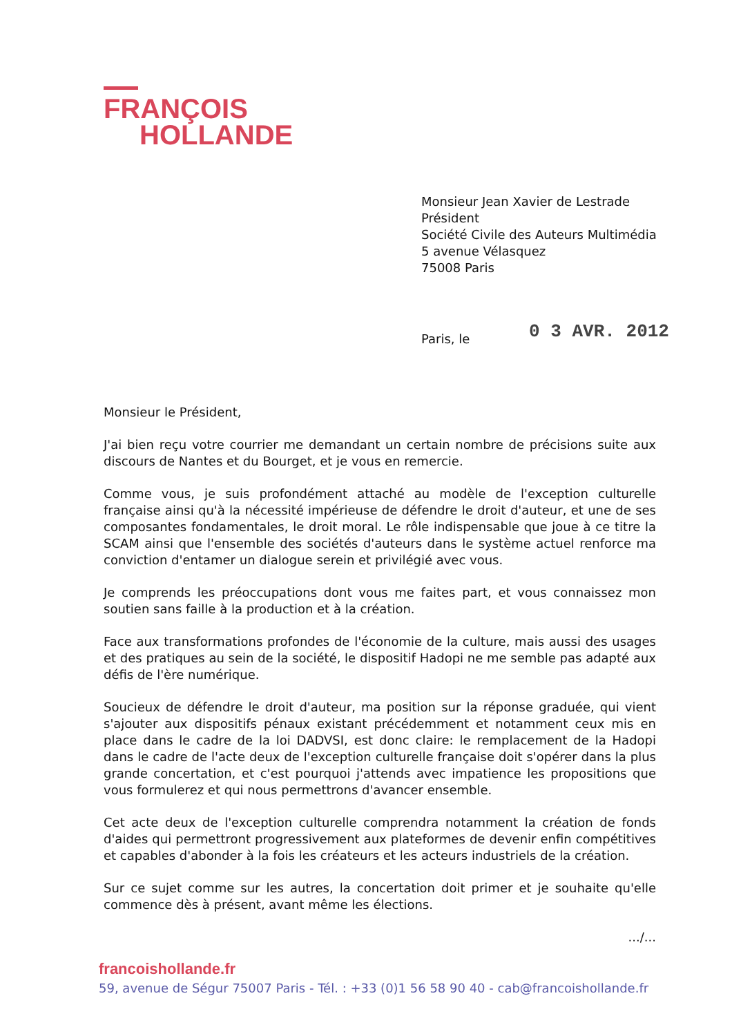FRANÇOIS
HOLLANDE
Monsieur Jean Xavier de Lestrade
Président
Société Civile des Auteurs Multimédia
5 avenue Vélasquez
75008 Paris
Paris, le 0 3 AVR. 2012
Monsieur le Président,
J'ai bien reçu votre courrier me demandant un certain nombre de précisions suite aux discours de Nantes et du Bourget, et je vous en remercie.
Comme vous, je suis profondément attaché au modèle de l'exception culturelle française ainsi qu'à la nécessité impérieuse de défendre le droit d'auteur, et une de ses composantes fondamentales, le droit moral. Le rôle indispensable que joue à ce titre la SCAM ainsi que l'ensemble des sociétés d'auteurs dans le système actuel renforce ma conviction d'entamer un dialogue serein et privilégié avec vous.
Je comprends les préoccupations dont vous me faites part, et vous connaissez mon soutien sans faille à la production et à la création.
Face aux transformations profondes de l'économie de la culture, mais aussi des usages et des pratiques au sein de la société, le dispositif Hadopi ne me semble pas adapté aux défis de l'ère numérique.
Soucieux de défendre le droit d'auteur, ma position sur la réponse graduée, qui vient s'ajouter aux dispositifs pénaux existant précédemment et notamment ceux mis en place dans le cadre de la loi DADVSI, est donc claire: le remplacement de la Hadopi dans le cadre de l'acte deux de l'exception culturelle française doit s'opérer dans la plus grande concertation, et c'est pourquoi j'attends avec impatience les propositions que vous formulerez et qui nous permettrons d'avancer ensemble.
Cet acte deux de l'exception culturelle comprendra notamment la création de fonds d'aides qui permettront progressivement aux plateformes de devenir enfin compétitives et capables d'abonder à la fois les créateurs et les acteurs industriels de la création.
Sur ce sujet comme sur les autres, la concertation doit primer et je souhaite qu'elle commence dès à présent, avant même les élections.
.../...
francoishollande.fr
59, avenue de Ségur 75007 Paris - Tél. : +33 (0)1 56 58 90 40 - cab@francoishollande.fr